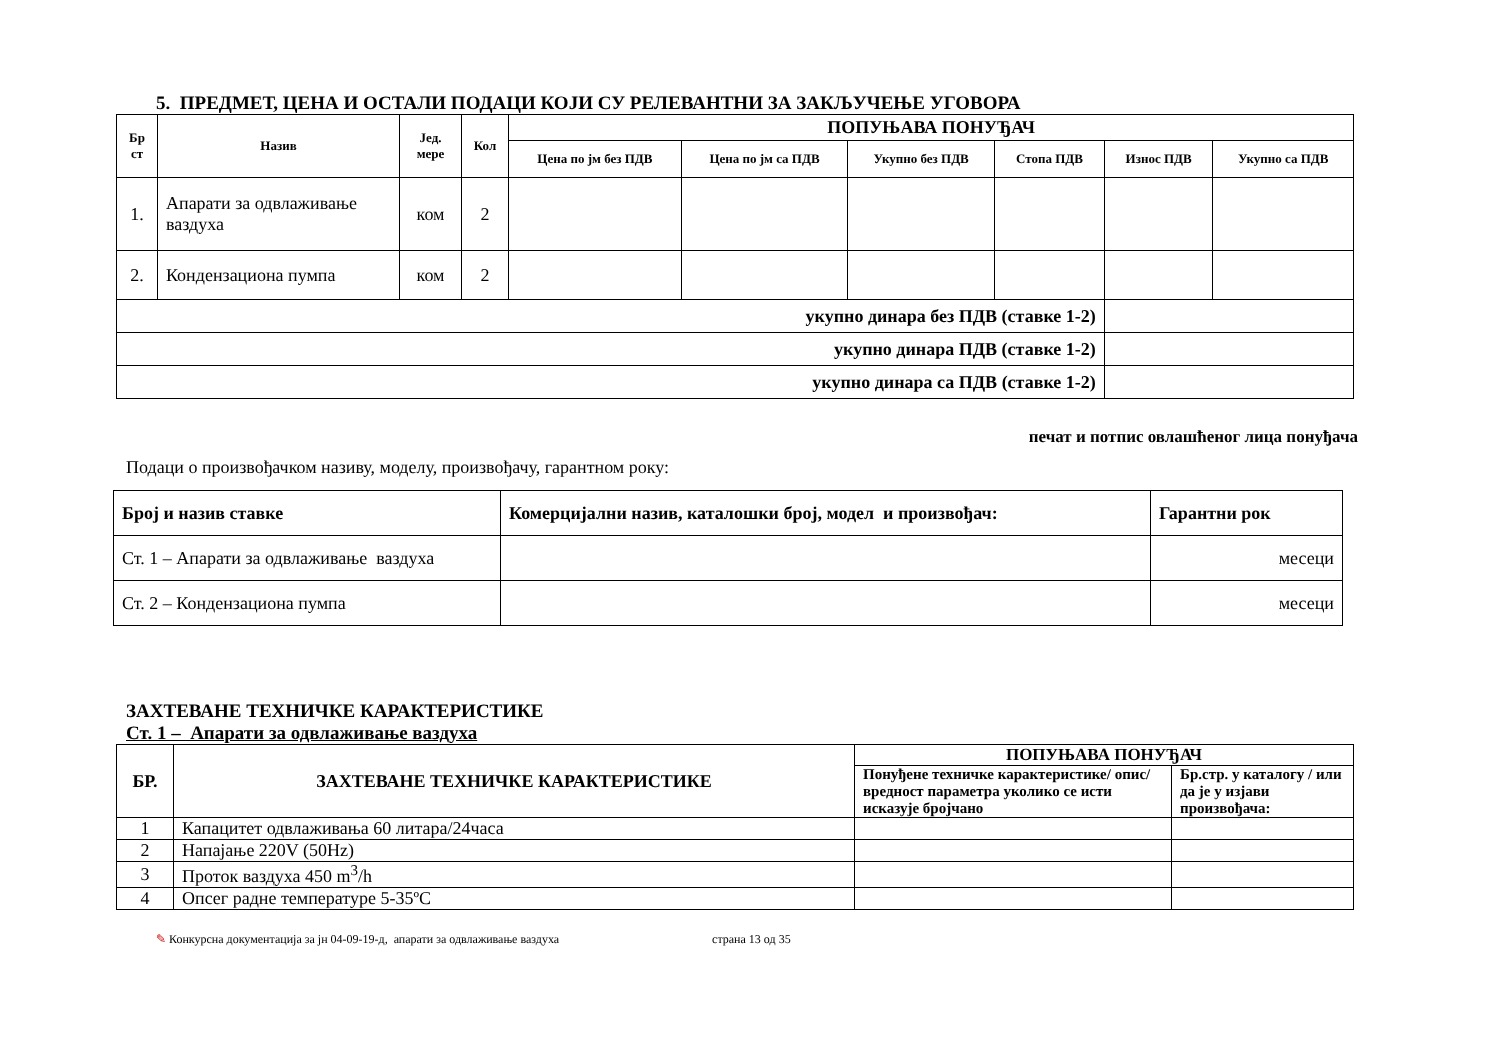5. ПРЕДМЕТ, ЦЕНА И ОСТАЛИ ПОДАЦИ КОЈИ СУ РЕЛЕВАНТНИ ЗА ЗАКЉУЧЕЊЕ УГОВОРА
| Бр ст | Назив | Јед. мере | Кол | ПОПУЊАВА ПОНУЂАЧ | | | | | |
| --- | --- | --- | --- | --- | --- | --- | --- | --- | --- |
| | | | | Цена по јм без ПДВ | Цена по јм са ПДВ | Укупно без ПДВ | Стопа ПДВ | Износ ПДВ | Укупно са ПДВ |
| 1. | Апарати за одвлаживање ваздуха | ком | 2 | | | | | | |
| 2. | Кондензациона пумпа | ком | 2 | | | | | | |
| укупно динара без ПДВ (ставке 1-2) | | | | | | | | | |
| укупно динара ПДВ (ставке 1-2) | | | | | | | | | |
| укупно динара са ПДВ (ставке 1-2) | | | | | | | | | |
печат и потпис овлашћеног лица понуђача
Подаци о произвођачком називу, моделу, произвођачу, гарантном року:
| Број и назив ставке | Комерцијални назив, каталошки број, модел и произвођач: | Гарантни рок |
| Ст. 1 – Апарати за одвлаживање ваздуха | | месеци |
| Ст. 2 – Кондензациона пумпа | | месеци |
ЗАХТЕВАНЕ ТЕХНИЧКЕ КАРАКТЕРИСТИКЕ
Ст. 1 – Апарати за одвлаживање ваздуха
| БР. | ЗАХТЕВАНЕ ТЕХНИЧКЕ КАРАКТЕРИСТИКЕ | ПОПУЊАВА ПОНУЂАЧ | |
| --- | --- | --- | --- |
| | | Понуђене техничке карактеристике/ опис/ вредност параметра уколико се исти исказује бројчано | Бр.стр. у каталогу / или да је у изјави произвођача: |
| 1 | Капацитет одвлаживања 60 литара/24часа | | |
| 2 | Напајање 220V (50Hz) | | |
| 3 | Проток ваздуха 450 m<sup>3</sup>/h | | |
| 4 | Опсег радне температуре 5-35ºC | | |
✎ Конкурсна документација за јн 04-09-19-д, апарати за одвлаживање ваздуха страна 13 од 35